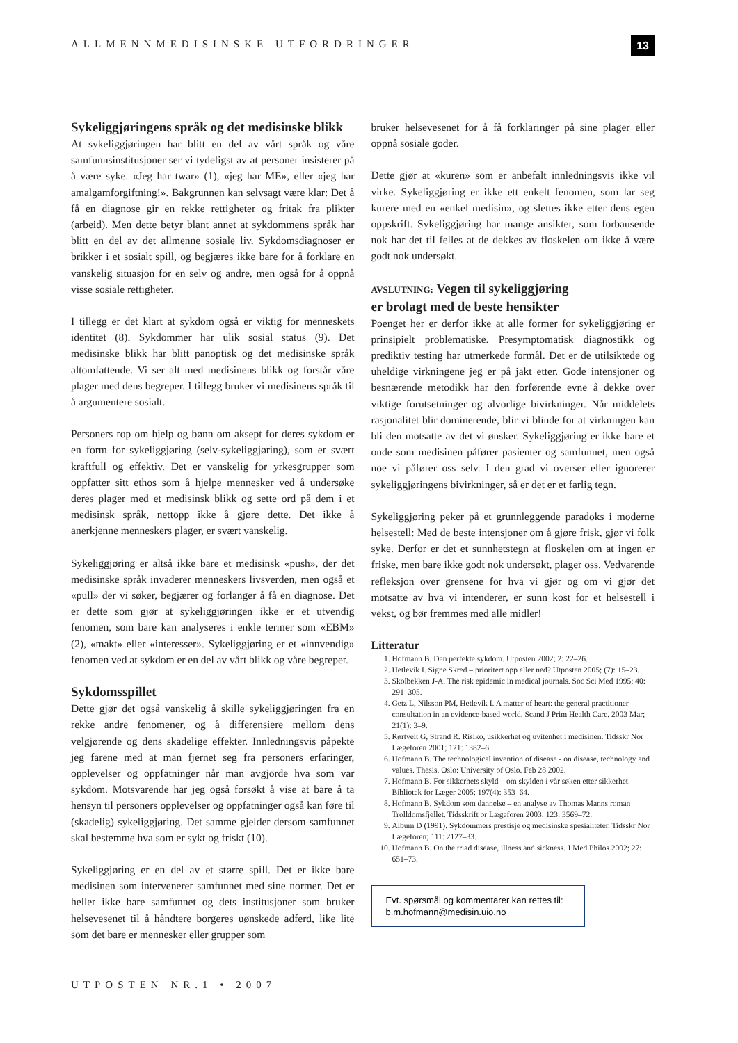ALLMENNMEDISINSKE UTFORDRINGER 13
Sykeliggjøringens språk og det medisinske blikk
At sykeliggjøringen har blitt en del av vårt språk og våre samfunnsinstitusjoner ser vi tydeligst av at personer insisterer på å være syke. «Jeg har twar» (1), «jeg har ME», eller «jeg har amalgamforgiftning!». Bakgrunnen kan selvsagt være klar: Det å få en diagnose gir en rekke rettigheter og fritak fra plikter (arbeid). Men dette betyr blant annet at sykdommens språk har blitt en del av det allmenne sosiale liv. Sykdomsdiagnoser er brikker i et sosialt spill, og begjæres ikke bare for å forklare en vanskelig situasjon for en selv og andre, men også for å oppnå visse sosiale rettigheter.
I tillegg er det klart at sykdom også er viktig for menneskets identitet (8). Sykdommer har ulik sosial status (9). Det medisinske blikk har blitt panoptisk og det medisinske språk altomfattende. Vi ser alt med medisinens blikk og forstår våre plager med dens begreper. I tillegg bruker vi medisinens språk til å argumentere sosialt.
Personers rop om hjelp og bønn om aksept for deres sykdom er en form for sykeliggjøring (selv-sykeliggjøring), som er svært kraftfull og effektiv. Det er vanskelig for yrkesgrupper som oppfatter sitt ethos som å hjelpe mennesker ved å undersøke deres plager med et medisinsk blikk og sette ord på dem i et medisinsk språk, nettopp ikke å gjøre dette. Det ikke å anerkjenne menneskers plager, er svært vanskelig.
Sykeliggjøring er altså ikke bare et medisinsk «push», der det medisinske språk invaderer menneskers livsverden, men også et «pull» der vi søker, begjærer og forlanger å få en diagnose. Det er dette som gjør at sykeliggjøringen ikke er et utvendig fenomen, som bare kan analyseres i enkle termer som «EBM» (2), «makt» eller «interesser». Sykeliggjøring er et «innvendig» fenomen ved at sykdom er en del av vårt blikk og våre begreper.
Sykdomsspillet
Dette gjør det også vanskelig å skille sykeliggjøringen fra en rekke andre fenomener, og å differensiere mellom dens velgjørende og dens skadelige effekter. Innledningsvis påpekte jeg farene med at man fjernet seg fra personers erfaringer, opplevelser og oppfatninger når man avgjorde hva som var sykdom. Motsvarende har jeg også forsøkt å vise at bare å ta hensyn til personers opplevelser og oppfatninger også kan føre til (skadelig) sykeliggjøring. Det samme gjelder dersom samfunnet skal bestemme hva som er sykt og friskt (10).
Sykeliggjøring er en del av et større spill. Det er ikke bare medisinen som intervenerer samfunnet med sine normer. Det er heller ikke bare samfunnet og dets institusjoner som bruker helsevesenet til å håndtere borgeres uønskede adferd, like lite som det bare er mennesker eller grupper som
bruker helsevesenet for å få forklaringer på sine plager eller oppnå sosiale goder.
Dette gjør at «kuren» som er anbefalt innledningsvis ikke vil virke. Sykeliggjøring er ikke ett enkelt fenomen, som lar seg kurere med en «enkel medisin», og slettes ikke etter dens egen oppskrift. Sykeliggjøring har mange ansikter, som forbausende nok har det til felles at de dekkes av floskelen om ikke å være godt nok undersøkt.
AVSLUTNING: Vegen til sykeliggjøring
er brolagt med de beste hensikter
Poenget her er derfor ikke at alle former for sykeliggjøring er prinsipielt problematiske. Presymptomatisk diagnostikk og prediktiv testing har utmerkede formål. Det er de utilsiktede og uheldige virkningene jeg er på jakt etter. Gode intensjoner og besnærende metodikk har den forførende evne å dekke over viktige forutsetninger og alvorlige bivirkninger. Når middelets rasjonalitet blir dominerende, blir vi blinde for at virkningen kan bli den motsatte av det vi ønsker. Sykeliggjøring er ikke bare et onde som medisinen påfører pasienter og samfunnet, men også noe vi påfører oss selv. I den grad vi overser eller ignorerer sykeliggjøringens bivirkninger, så er det er et farlig tegn.
Sykeliggjøring peker på et grunnleggende paradoks i moderne helsestell: Med de beste intensjoner om å gjøre frisk, gjør vi folk syke. Derfor er det et sunnhetstegn at floskelen om at ingen er friske, men bare ikke godt nok undersøkt, plager oss. Vedvarende refleksjon over grensene for hva vi gjør og om vi gjør det motsatte av hva vi intenderer, er sunn kost for et helsestell i vekst, og bør fremmes med alle midler!
Litteratur
1. Hofmann B. Den perfekte sykdom. Utposten 2002; 2: 22–26.
2. Hetlevik I. Signe Skred – prioritert opp eller ned? Utposten 2005; (7): 15–23.
3. Skolbekken J-A. The risk epidemic in medical journals. Soc Sci Med 1995; 40: 291–305.
4. Getz L, Nilsson PM, Hetlevik I. A matter of heart: the general practitioner consultation in an evidence-based world. Scand J Prim Health Care. 2003 Mar; 21(1): 3–9.
5. Rørtveit G, Strand R. Risiko, usikkerhet og uvitenhet i medisinen. Tidsskr Nor Lægeforen 2001; 121: 1382–6.
6. Hofmann B. The technological invention of disease - on disease, technology and values. Thesis. Oslo: University of Oslo. Feb 28 2002.
7. Hofmann B. For sikkerhets skyld – om skylden i vår søken etter sikkerhet. Bibliotek for Læger 2005; 197(4): 353–64.
8. Hofmann B. Sykdom som dannelse – en analyse av Thomas Manns roman Trolldomsfjellet. Tidsskrift or Lægeforen 2003; 123: 3569–72.
9. Album D (1991). Sykdommers prestisje og medisinske spesialiteter. Tidsskr Nor Lægeforen; 111: 2127–33.
10. Hofmann B. On the triad disease, illness and sickness. J Med Philos 2002; 27: 651–73.
Evt. spørsmål og kommentarer kan rettes til:
b.m.hofmann@medisin.uio.no
UTPOSTEN NR.1 • 2007